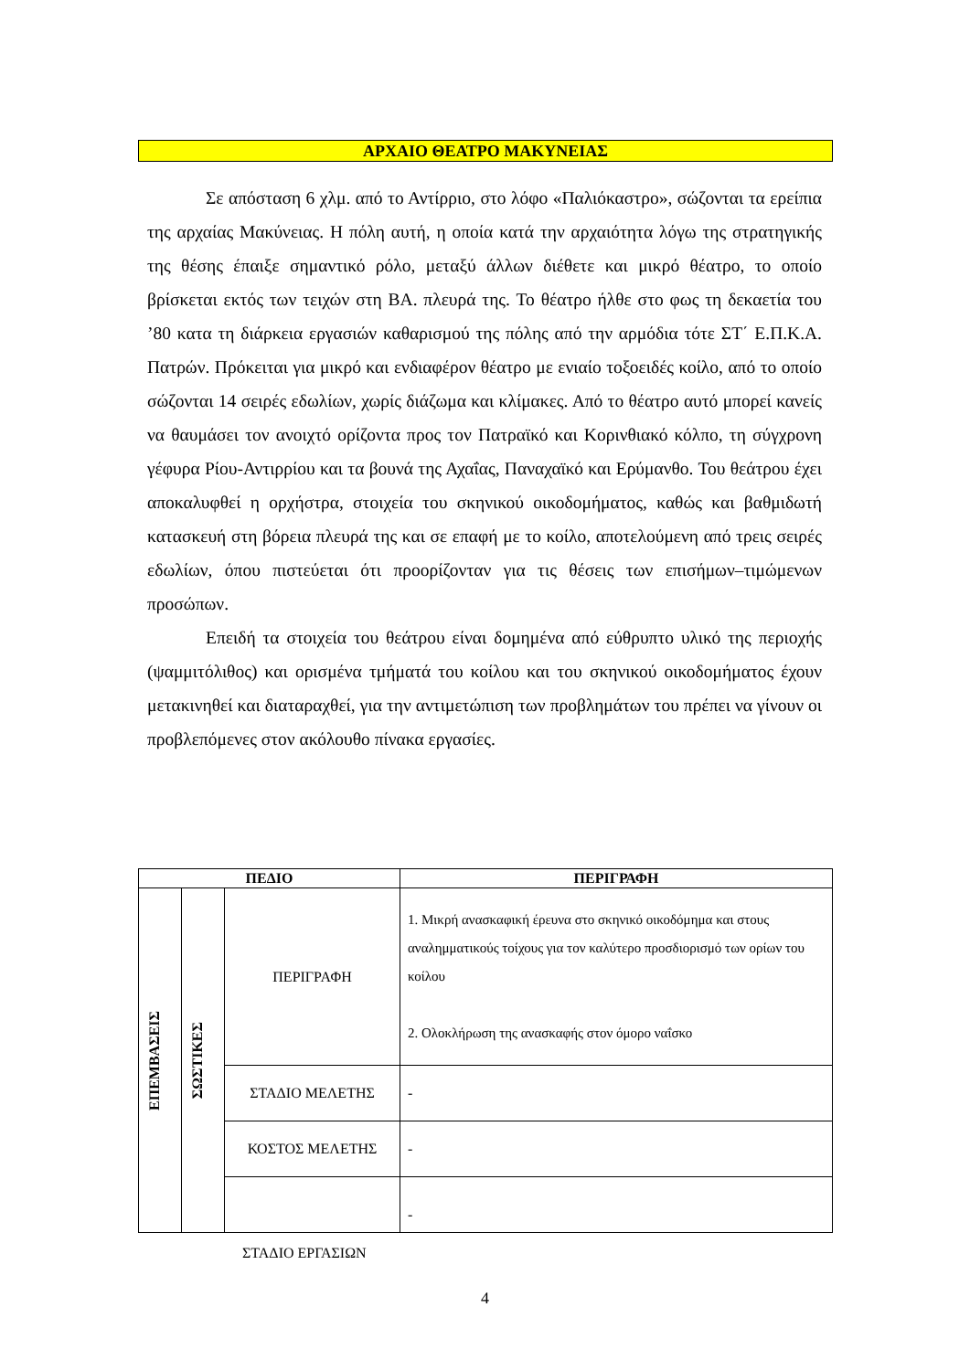ΑΡΧΑΙΟ ΘΕΑΤΡΟ ΜΑΚΥΝΕΙΑΣ
Σε απόσταση 6 χλμ. από το Αντίρριο, στο λόφο «Παλιόκαστρο», σώζονται τα ερείπια της αρχαίας Μακύνειας. Η πόλη αυτή, η οποία κατά την αρχαιότητα λόγω της στρατηγικής της θέσης έπαιξε σημαντικό ρόλο, μεταξύ άλλων διέθετε και μικρό θέατρο, το οποίο βρίσκεται εκτός των τειχών στη ΒΑ. πλευρά της. Το θέατρο ήλθε στο φως τη δεκαετία του ’80 κατα τη διάρκεια εργασιών καθαρισμού της πόλης από την αρμόδια τότε ΣΤ΄ Ε.Π.Κ.Α. Πατρών. Πρόκειται για μικρό και ενδιαφέρον θέατρο με ενιαίο τοξοειδές κοίλο, από το οποίο σώζονται 14 σειρές εδωλίων, χωρίς διάζωμα και κλίμακες. Από το θέατρο αυτό μπορεί κανείς να θαυμάσει τον ανοιχτό ορίζοντα προς τον Πατραϊκό και Κορινθιακό κόλπο, τη σύγχρονη γέφυρα Ρίου-Αντιρρίου και τα βουνά της Αχαΐας, Παναχαϊκό και Ερύμανθο. Του θεάτρου έχει αποκαλυφθεί η ορχήστρα, στοιχεία του σκηνικού οικοδομήματος, καθώς και βαθμιδωτή κατασκευή στη βόρεια πλευρά της και σε επαφή με το κοίλο, αποτελούμενη από τρεις σειρές εδωλίων, όπου πιστεύεται ότι προορίζονταν για τις θέσεις των επισήμων–τιμώμενων προσώπων.
Επειδή τα στοιχεία του θεάτρου είναι δομημένα από εύθρυπτο υλικό της περιοχής (ψαμμιτόλιθος) και ορισμένα τμήματά του κοίλου και του σκηνικού οικοδομήματος έχουν μετακινηθεί και διαταραχθεί, για την αντιμετώπιση των προβλημάτων του πρέπει να γίνουν οι προβλεπόμενες στον ακόλουθο πίνακα εργασίες.
| ΠΕΔΙΟ | | | ΠΕΡΙΓΡΑΦΗ |
| --- | --- | --- | --- |
| ΕΠΕΜΒΑΣΕΙΣ | ΣΩΣΤΙΚΕΣ | ΠΕΡΙΓΡΑΦΗ | 1. Μικρή ανασκαφική έρευνα στο σκηνικό οικοδόμημα και στους αναλημματικούς τοίχους για τον καλύτερο προσδιορισμό των ορίων του κοίλου 2. Ολοκλήρωση της ανασκαφής στον όμορο ναΐσκο |
| | | ΣΤΑΔΙΟ ΜΕΛΕΤΗΣ | - |
| | | ΚΟΣΤΟΣ ΜΕΛΕΤΗΣ | - |
| | | | - |
ΣΤΑΔΙΟ ΕΡΓΑΣΙΩΝ
4